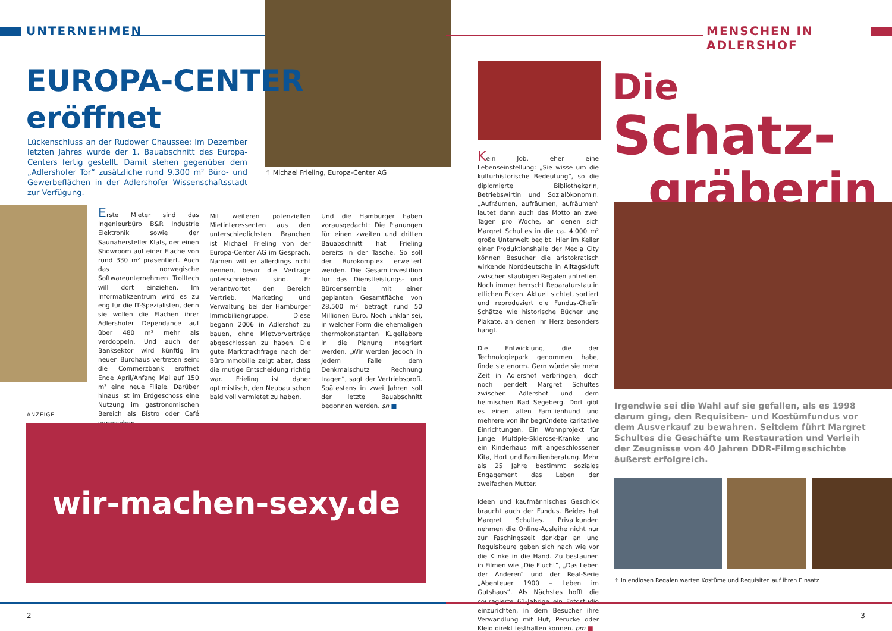UNTERNEHMEN
↑ Michael Frieling, Europa-Center AG
EUROPA-CENTER
eröffnet
Lückenschluss an der Rudower Chaussee: Im Dezember letzten Jahres wurde der 1. Bauabschnitt des Europa-Centers fertig gestellt. Damit stehen gegenüber dem „Adlershofer Tor“ zusätzliche rund 9.300 m² Büro- und Gewerbeflächen in der Adlershofer Wissenschaftsstadt zur Verfügung.
Erste Mieter sind das Ingenieurbüro B&R Industrie Elektronik sowie der Saunahersteller Klafs, der einen Showroom auf einer Fläche von rund 330 m² präsentiert. Auch das norwegische Softwareunternehmen Trolltech will dort einziehen. Im Informatikzentrum wird es zu eng für die IT-Spezialisten, denn sie wollen die Flächen ihrer Adlershofer Dependance auf über 480 m² mehr als verdoppeln. Und auch der Banksektor wird künftig im neuen Bürohaus vertreten sein: die Commerzbank eröffnet Ende April/Anfang Mai auf 150 m² eine neue Filiale. Darüber hinaus ist im Erdgeschoss eine Nutzung im gastronomischen Bereich als Bistro oder Café vorgesehen.
Mit weiteren potenziellen Mietinteressenten aus den unterschiedlichsten Branchen ist Michael Frieling von der Europa-Center AG im Gespräch. Namen will er allerdings nicht nennen, bevor die Verträge unterschrieben sind. Er verantwortet den Bereich Vertrieb, Marketing und Verwaltung bei der Hamburger Immobiliengruppe. Diese begann 2006 in Adlershof zu bauen, ohne Mietvorverträge abgeschlossen zu haben. Die gute Marktnachfrage nach der Büroimmobilie zeigt aber, dass die mutige Entscheidung richtig war. Frieling ist daher optimistisch, den Neubau schon bald voll vermietet zu haben.
Und die Hamburger haben vorausgedacht: Die Planungen für einen zweiten und dritten Bauabschnitt hat Frieling bereits in der Tasche. So soll der Bürokomplex erweitert werden. Die Gesamtinvestition für das Dienstleistungs- und Büroensemble mit einer geplanten Gesamtfläche von 28.500 m² beträgt rund 50 Millionen Euro. Noch unklar sei, in welcher Form die ehemaligen thermokonstanten Kugellabore in die Planung integriert werden. „Wir werden jedoch in jedem Falle dem Denkmalschutz Rechnung tragen“, sagt der Vertriebsprofi. Spätestens in zwei Jahren soll der letzte Bauabschnitt begonnen werden. sn ■
ANZEIGE
wir-machen-sexy.de
2
MENSCHEN IN ADLERSHOF
Die Schatz-
gräberin
Kein Job, eher eine Lebenseinstellung: „Sie wisse um die kulturhistorische Bedeutung“, so die diplomierte Bibliothekarin, Betriebswirtin und Sozialökonomin. „Aufräumen, aufräumen, aufräumen“ lautet dann auch das Motto an zwei Tagen pro Woche, an denen sich Margret Schultes in die ca. 4.000 m² große Unterwelt begibt. Hier im Keller einer Produktionshalle der Media City können Besucher die aristokratisch wirkende Norddeutsche in Alltagskluft zwischen staubigen Regalen antreffen. Noch immer herrscht Reparaturstau in etlichen Ecken. Aktuell sichtet, sortiert und reproduziert die Fundus-Chefin Schätze wie historische Bücher und Plakate, an denen ihr Herz besonders hängt.
Die Entwicklung, die der Technologiepark genommen habe, finde sie enorm. Gern würde sie mehr Zeit in Adlershof verbringen, doch noch pendelt Margret Schultes zwischen Adlershof und dem heimischen Bad Segeberg. Dort gibt es einen alten Familienhund und mehrere von ihr begründete karitative Einrichtungen. Ein Wohnprojekt für junge Multiple-Sklerose-Kranke und ein Kinderhaus mit angeschlossener Kita, Hort und Familienberatung. Mehr als 25 Jahre bestimmt soziales Engagement das Leben der zweifachen Mutter.
Ideen und kaufmännisches Geschick braucht auch der Fundus. Beides hat Margret Schultes. Privatkunden nehmen die Online-Ausleihe nicht nur zur Faschingszeit dankbar an und Requisiteure geben sich nach wie vor die Klinke in die Hand. Zu bestaunen in Filmen wie „Die Flucht“, „Das Leben der Anderen“ und der Real-Serie „Abenteuer 1900 – Leben im Gutshaus“. Als Nächstes hofft die couragierte 61-Jährige ein Fotostudio einzurichten, in dem Besucher ihre Verwandlung mit Hut, Perücke oder Kleid direkt festhalten können. pm ■
Irgendwie sei die Wahl auf sie gefallen, als es 1998 darum ging, den Requisiten- und Kostümfundus vor dem Ausverkauf zu bewahren. Seitdem führt Margret Schultes die Geschäfte um Restauration und Verleih der Zeugnisse von 40 Jahren DDR-Filmgeschichte äußerst erfolgreich.
↑ In endlosen Regalen warten Kostüme und Requisiten auf ihren Einsatz
3